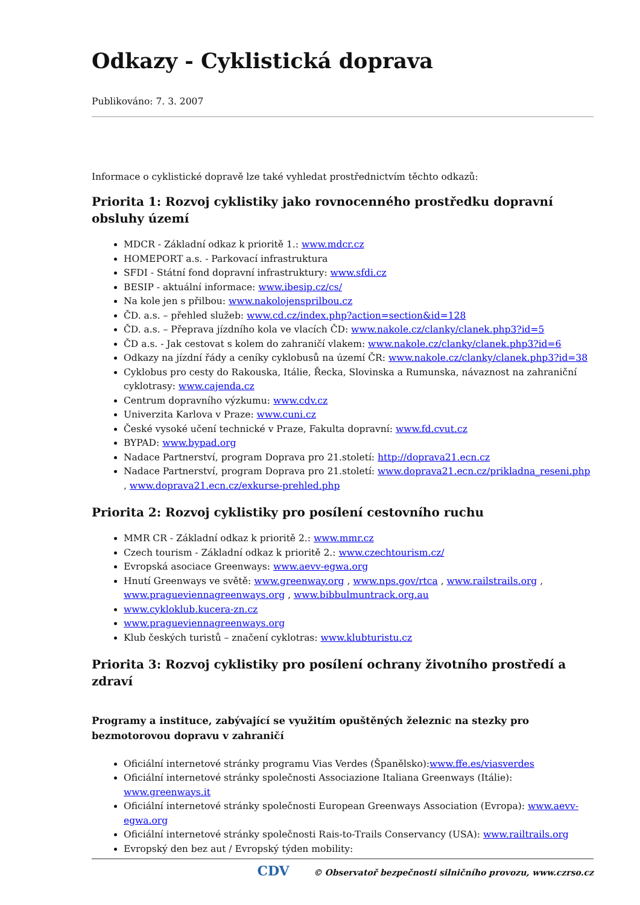Odkazy - Cyklistická doprava
Publikováno: 7. 3. 2007
Informace o cyklistické dopravě lze také vyhledat prostřednictvím těchto odkazů:
Priorita 1: Rozvoj cyklistiky jako rovnocenného prostředku dopravní obsluhy území
MDCR - Základní odkaz k prioritě 1.: www.mdcr.cz
HOMEPORT a.s. - Parkovací infrastruktura
SFDI - Státní fond dopravní infrastruktury: www.sfdi.cz
BESIP - aktuální informace: www.ibesip.cz/cs/
Na kole jen s přilbou: www.nakolojensprilbou.cz
ČD. a.s. – přehled služeb: www.cd.cz/index.php?action=section&id=128
ČD. a.s. – Přeprava jízdního kola ve vlacích ČD: www.nakole.cz/clanky/clanek.php3?id=5
ČD a.s. - Jak cestovat s kolem do zahraničí vlakem: www.nakole.cz/clanky/clanek.php3?id=6
Odkazy na jízdní řády a ceníky cyklobusů na území ČR: www.nakole.cz/clanky/clanek.php3?id=38
Cyklobus pro cesty do Rakouska, Itálie, Řecka, Slovinska a Rumunska, návaznost na zahraniční cyklotrasy: www.cajenda.cz
Centrum dopravního výzkumu: www.cdv.cz
Univerzita Karlova v Praze: www.cuni.cz
České vysoké učení technické v Praze, Fakulta dopravní: www.fd.cvut.cz
BYPAD: www.bypad.org
Nadace Partnerství, program Doprava pro 21.století: http://doprava21.ecn.cz
Nadace Partnerství, program Doprava pro 21.století: www.doprava21.ecn.cz/prikladna_reseni.php , www.doprava21.ecn.cz/exkurse-prehled.php
Priorita 2: Rozvoj cyklistiky pro posílení cestovního ruchu
MMR CR - Základní odkaz k prioritě 2.: www.mmr.cz
Czech tourism - Základní odkaz k prioritě 2.: www.czechtourism.cz/
Evropská asociace Greenways: www.aevv-egwa.org
Hnutí Greenways ve světě: www.greenway.org , www.nps.gov/rtca , www.railstrails.org , www.pragueviennagreenways.org , www.bibbulmuntrack.org.au
www.cykloklub.kucera-zn.cz
www.pragueviennagreenways.org
Klub českých turistů – značení cyklotras: www.klubturistu.cz
Priorita 3: Rozvoj cyklistiky pro posílení ochrany životního prostředí a zdraví
Programy a instituce, zabývající se využitím opuštěných železnic na stezky pro bezmotorovou dopravu v zahraničí
Oficiální internetové stránky programu Vias Verdes (Španělsko):www.ffe.es/viasverdes
Oficiální internetové stránky společnosti Associazione Italiana Greenways (Itálie): www.greenways.it
Oficiální internetové stránky společnosti European Greenways Association (Evropa): www.aevv-egwa.org
Oficiální internetové stránky společnosti Rais-to-Trails Conservancy (USA): www.railtrails.org
Evropský den bez aut / Evropský týden mobility:
CDV © Observatoř bezpečnosti silničního provozu, www.czrso.cz